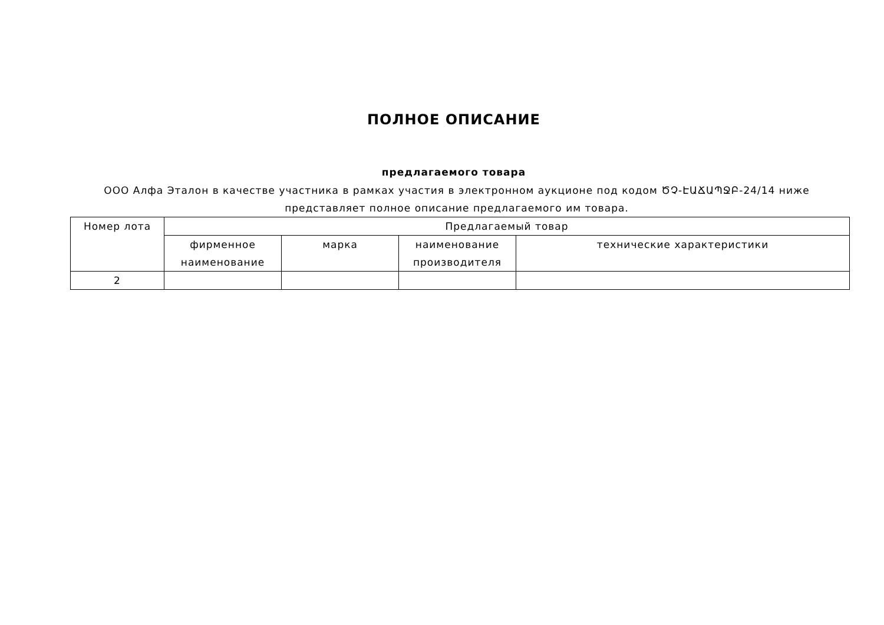ПОЛНОЕ ОПИСАНИЕ
предлагаемого товара
ООО Алфа Эталон в качестве участника в рамках участия в электронном аукционе под кодом ԾՉ-ԷԱՃԱՊՋԲ-24/14 ниже представляет полное описание предлагаемого им товара.
| Номер лота | Предлагаемый товар | | | |
| --- | --- | --- | --- | --- |
| | фирменное наименование | марка | наименование производителя | технические характеристики |
| 2 | | | | |